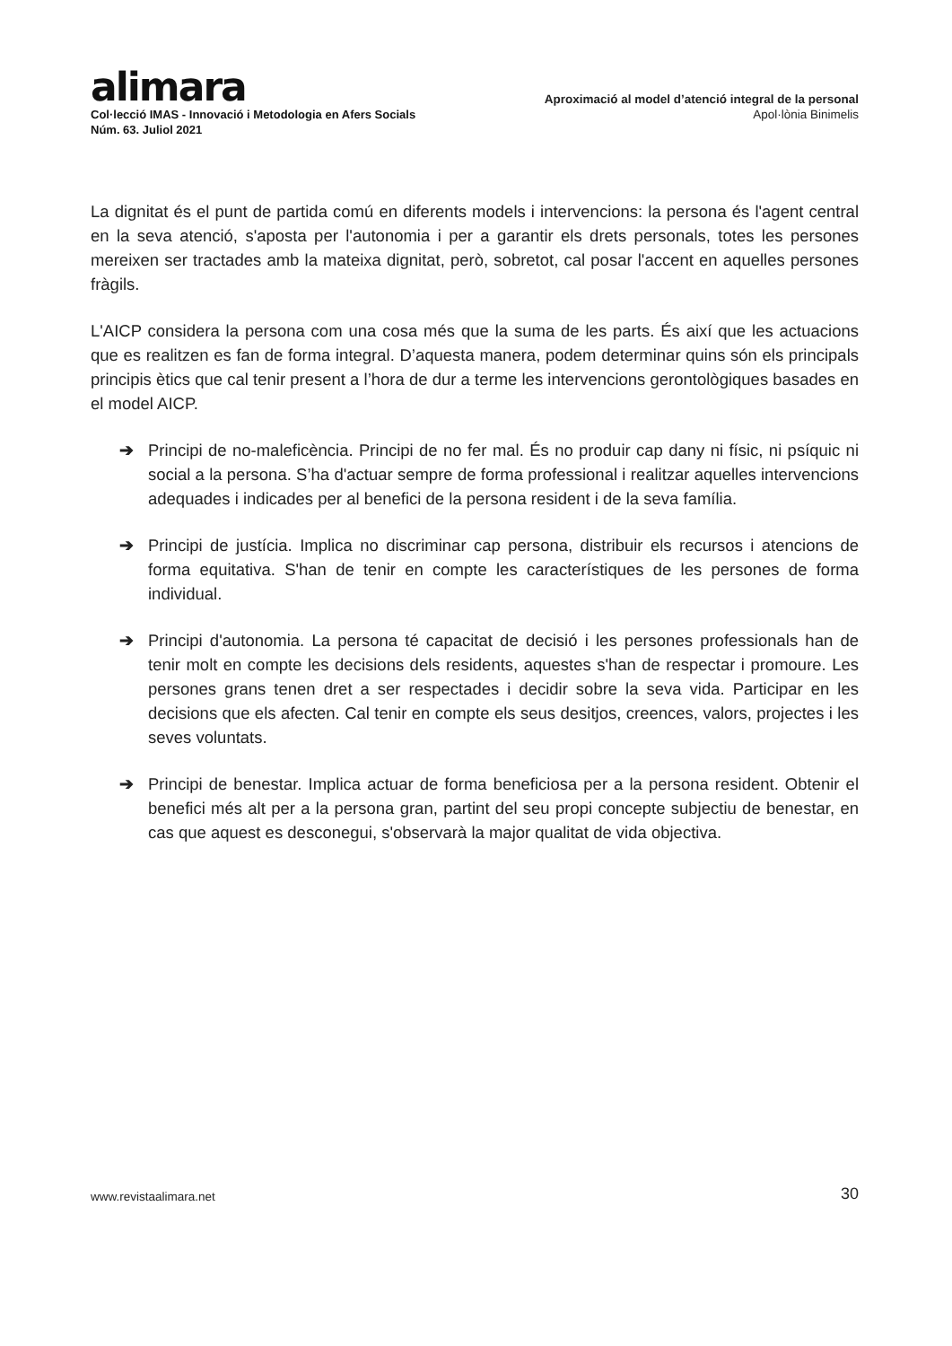alimara
Col·lecció IMAS - Innovació i Metodologia en Afers Socials
Núm. 63. Juliol 2021
Aproximació al model d’atenció integral de la personal
Apol·lònia Binimelis
La dignitat és el punt de partida comú en diferents models i intervencions: la persona és l'agent central en la seva atenció, s'aposta per l'autonomia i per a garantir els drets personals, totes les persones mereixen ser tractades amb la mateixa dignitat, però, sobretot, cal posar l'accent en aquelles persones fràgils.
L'AICP considera la persona com una cosa més que la suma de les parts. És així que les actuacions que es realitzen es fan de forma integral. D’aquesta manera, podem determinar quins són els principals principis ètics que cal tenir present a l’hora de dur a terme les intervencions gerontològiques basades en el model AICP.
➔ Principi de no-maleficència. Principi de no fer mal. És no produir cap dany ni físic, ni psíquic ni social a la persona. S’ha d'actuar sempre de forma professional i realitzar aquelles intervencions adequades i indicades per al benefici de la persona resident i de la seva família.
➔ Principi de justícia. Implica no discriminar cap persona, distribuir els recursos i atencions de forma equitativa. S'han de tenir en compte les característiques de les persones de forma individual.
➔ Principi d'autonomia. La persona té capacitat de decisió i les persones professionals han de tenir molt en compte les decisions dels residents, aquestes s'han de respectar i promoure. Les persones grans tenen dret a ser respectades i decidir sobre la seva vida. Participar en les decisions que els afecten. Cal tenir en compte els seus desitjos, creences, valors, projectes i les seves voluntats.
➔ Principi de benestar. Implica actuar de forma beneficiosa per a la persona resident. Obtenir el benefici més alt per a la persona gran, partint del seu propi concepte subjectiu de benestar, en cas que aquest es desconegui, s'observarà la major qualitat de vida objectiva.
www.revistaalimara.net 30